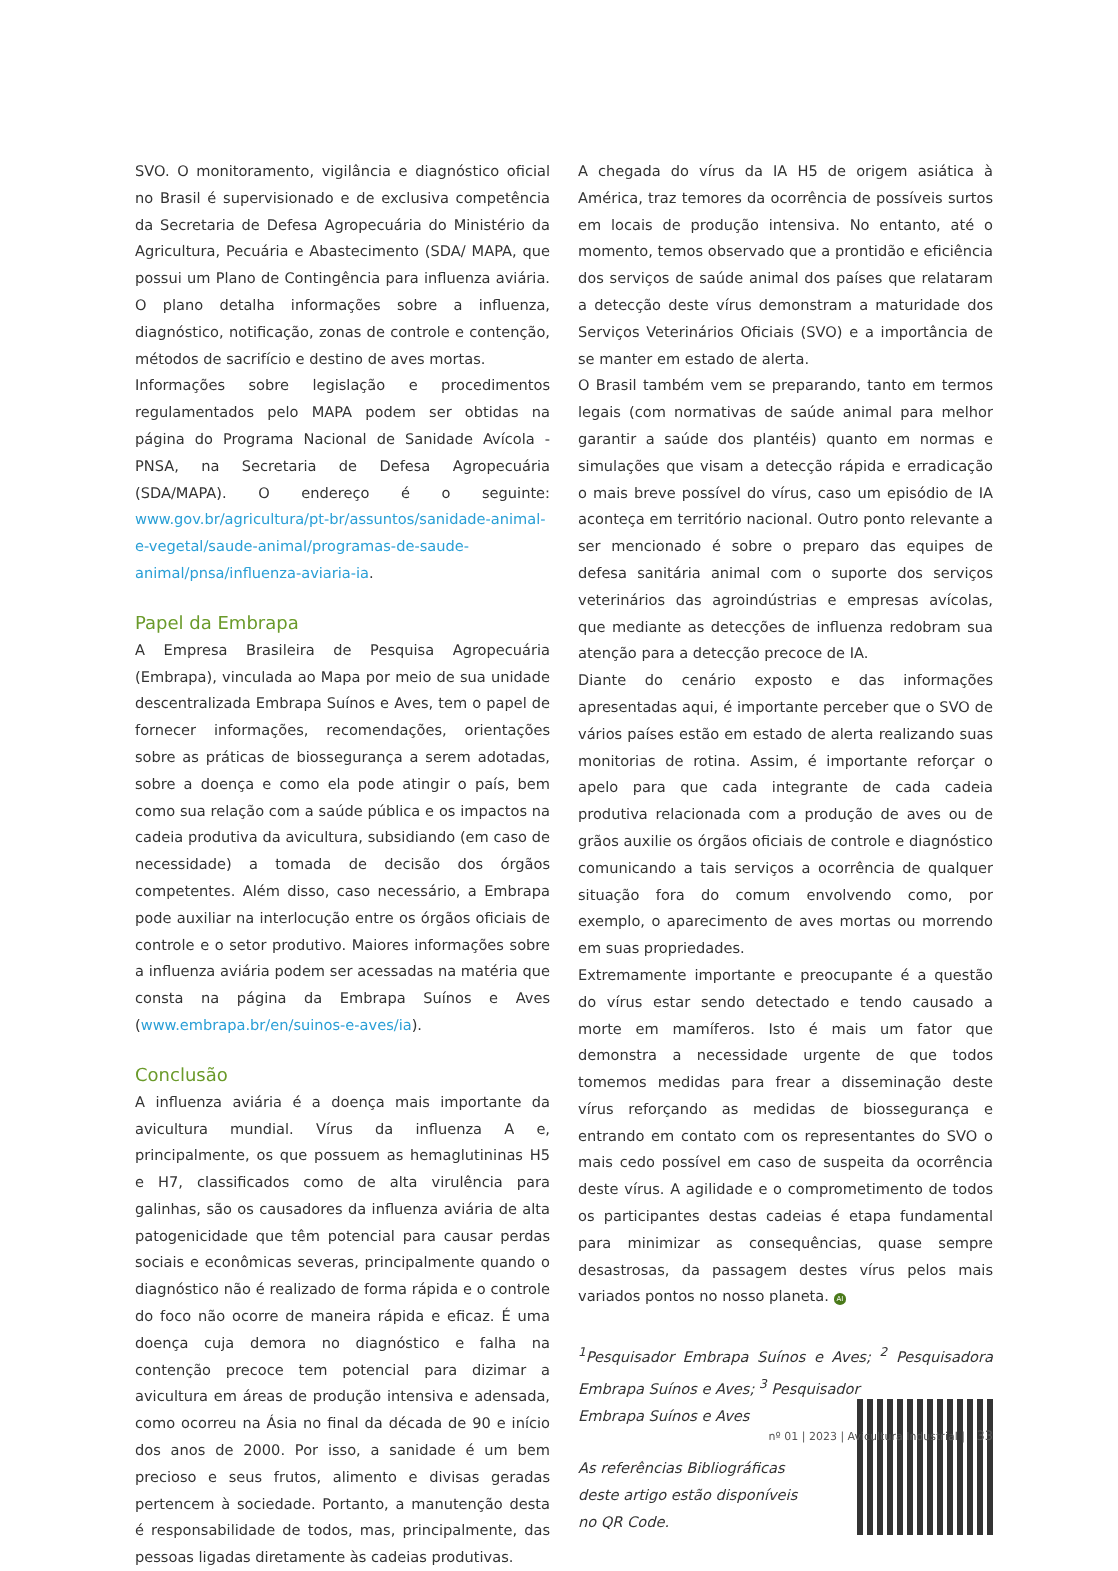SVO. O monitoramento, vigilância e diagnóstico oficial no Brasil é supervisionado e de exclusiva competência da Secretaria de Defesa Agropecuária do Ministério da Agricultura, Pecuária e Abastecimento (SDA/ MAPA, que possui um Plano de Contingência para influenza aviária. O plano detalha informações sobre a influenza, diagnóstico, notificação, zonas de controle e contenção, métodos de sacrifício e destino de aves mortas.
Informações sobre legislação e procedimentos regulamentados pelo MAPA podem ser obtidas na página do Programa Nacional de Sanidade Avícola - PNSA, na Secretaria de Defesa Agropecuária (SDA/MAPA). O endereço é o seguinte: www.gov.br/agricultura/pt-br/assuntos/sanidade-animal-e-vegetal/saude-animal/programas-de-saude-animal/pnsa/influenza-aviaria-ia.
Papel da Embrapa
A Empresa Brasileira de Pesquisa Agropecuária (Embrapa), vinculada ao Mapa por meio de sua unidade descentralizada Embrapa Suínos e Aves, tem o papel de fornecer informações, recomendações, orientações sobre as práticas de biossegurança a serem adotadas, sobre a doença e como ela pode atingir o país, bem como sua relação com a saúde pública e os impactos na cadeia produtiva da avicultura, subsidiando (em caso de necessidade) a tomada de decisão dos órgãos competentes. Além disso, caso necessário, a Embrapa pode auxiliar na interlocução entre os órgãos oficiais de controle e o setor produtivo. Maiores informações sobre a influenza aviária podem ser acessadas na matéria que consta na página da Embrapa Suínos e Aves (www.embrapa.br/en/suinos-e-aves/ia).
Conclusão
A influenza aviária é a doença mais importante da avicultura mundial. Vírus da influenza A e, principalmente, os que possuem as hemaglutininas H5 e H7, classificados como de alta virulência para galinhas, são os causadores da influenza aviária de alta patogenicidade que têm potencial para causar perdas sociais e econômicas severas, principalmente quando o diagnóstico não é realizado de forma rápida e o controle do foco não ocorre de maneira rápida e eficaz. É uma doença cuja demora no diagnóstico e falha na contenção precoce tem potencial para dizimar a avicultura em áreas de produção intensiva e adensada, como ocorreu na Ásia no final da década de 90 e início dos anos de 2000. Por isso, a sanidade é um bem precioso e seus frutos, alimento e divisas geradas pertencem à sociedade. Portanto, a manutenção desta é responsabilidade de todos, mas, principalmente, das pessoas ligadas diretamente às cadeias produtivas.
A chegada do vírus da IA H5 de origem asiática à América, traz temores da ocorrência de possíveis surtos em locais de produção intensiva. No entanto, até o momento, temos observado que a prontidão e eficiência dos serviços de saúde animal dos países que relataram a detecção deste vírus demonstram a maturidade dos Serviços Veterinários Oficiais (SVO) e a importância de se manter em estado de alerta.
O Brasil também vem se preparando, tanto em termos legais (com normativas de saúde animal para melhor garantir a saúde dos plantéis) quanto em normas e simulações que visam a detecção rápida e erradicação o mais breve possível do vírus, caso um episódio de IA aconteça em território nacional. Outro ponto relevante a ser mencionado é sobre o preparo das equipes de defesa sanitária animal com o suporte dos serviços veterinários das agroindústrias e empresas avícolas, que mediante as detecções de influenza redobram sua atenção para a detecção precoce de IA.
Diante do cenário exposto e das informações apresentadas aqui, é importante perceber que o SVO de vários países estão em estado de alerta realizando suas monitorias de rotina. Assim, é importante reforçar o apelo para que cada integrante de cada cadeia produtiva relacionada com a produção de aves ou de grãos auxilie os órgãos oficiais de controle e diagnóstico comunicando a tais serviços a ocorrência de qualquer situação fora do comum envolvendo como, por exemplo, o aparecimento de aves mortas ou morrendo em suas propriedades.
Extremamente importante e preocupante é a questão do vírus estar sendo detectado e tendo causado a morte em mamíferos. Isto é mais um fator que demonstra a necessidade urgente de que todos tomemos medidas para frear a disseminação deste vírus reforçando as medidas de biossegurança e entrando em contato com os representantes do SVO o mais cedo possível em caso de suspeita da ocorrência deste vírus. A agilidade e o comprometimento de todos os participantes destas cadeias é etapa fundamental para minimizar as consequências, quase sempre desastrosas, da passagem destes vírus pelos mais variados pontos no nosso planeta. AI
<sup>1</sup> Pesquisador Embrapa Suínos e Aves; <sup>2</sup> Pesquisadora Embrapa Suínos e Aves; <sup>3</sup> Pesquisador
Embrapa Suínos e Aves
As referências Bibliográficas
deste artigo estão disponíveis
no QR Code.
nº 01 | 2023 | Avicultura Industrial | 33